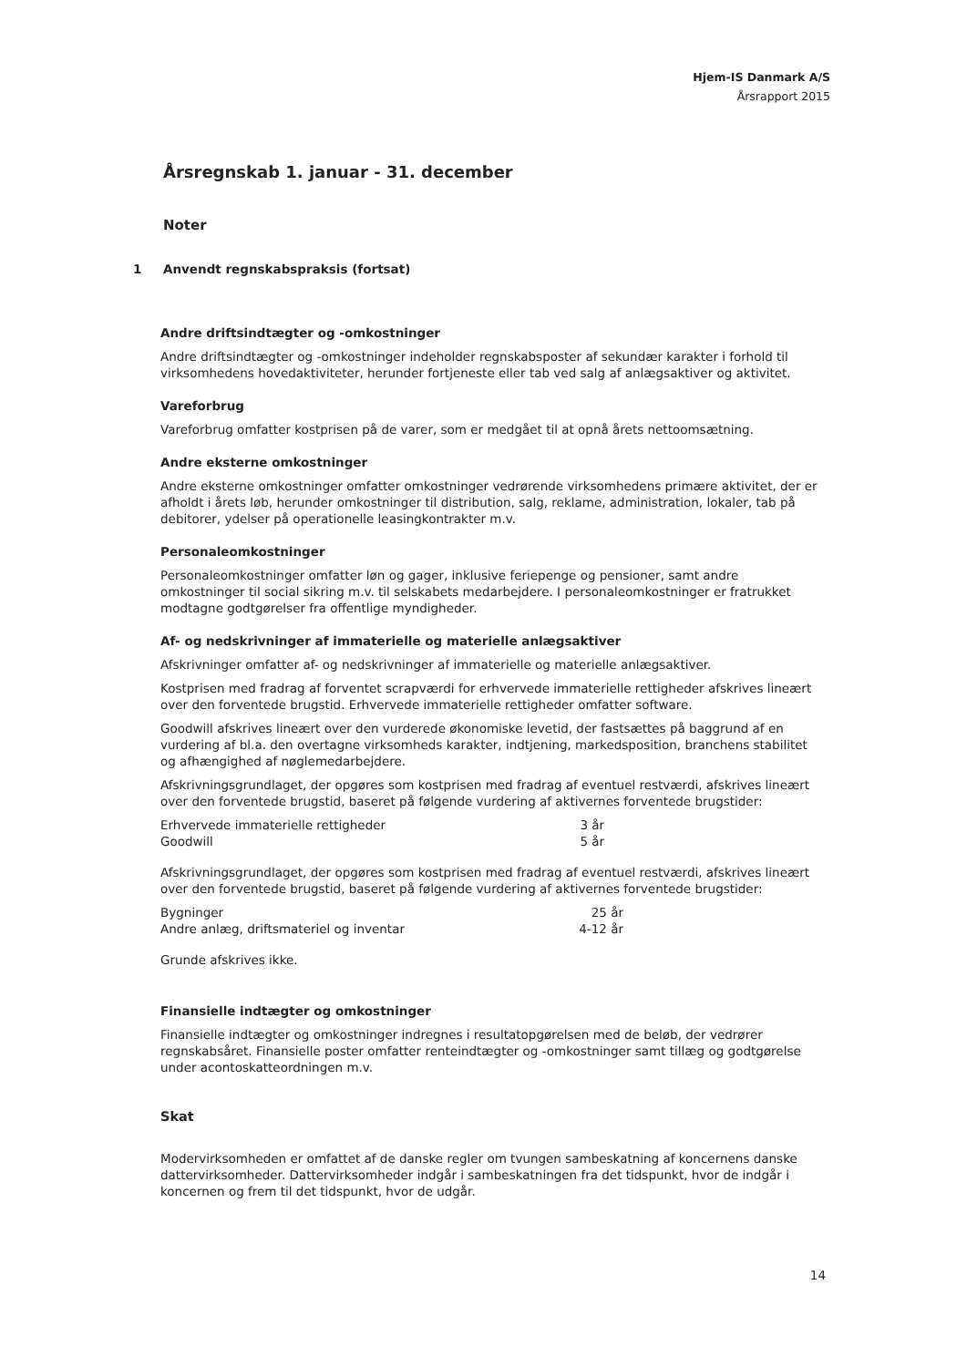Hjem-IS Danmark A/S
Årsrapport 2015
Årsregnskab 1. januar - 31. december
Noter
1 Anvendt regnskabspraksis (fortsat)
Andre driftsindtægter og -omkostninger
Andre driftsindtægter og -omkostninger indeholder regnskabsposter af sekundær karakter i forhold til virksomhedens hovedaktiviteter, herunder fortjeneste eller tab ved salg af anlægsaktiver og aktivitet.
Vareforbrug
Vareforbrug omfatter kostprisen på de varer, som er medgået til at opnå årets nettoomsætning.
Andre eksterne omkostninger
Andre eksterne omkostninger omfatter omkostninger vedrørende virksomhedens primære aktivitet, der er afholdt i årets løb, herunder omkostninger til distribution, salg, reklame, administration, lokaler, tab på debitorer, ydelser på operationelle leasingkontrakter m.v.
Personaleomkostninger
Personaleomkostninger omfatter løn og gager, inklusive feriepenge og pensioner, samt andre omkostninger til social sikring m.v. til selskabets medarbejdere. I personaleomkostninger er fratrukket modtagne godtgørelser fra offentlige myndigheder.
Af- og nedskrivninger af immaterielle og materielle anlægsaktiver
Afskrivninger omfatter af- og nedskrivninger af immaterielle og materielle anlægsaktiver.
Kostprisen med fradrag af forventet scrapværdi for erhvervede immaterielle rettigheder afskrives lineært over den forventede brugstid. Erhvervede immaterielle rettigheder omfatter software.
Goodwill afskrives lineært over den vurderede økonomiske levetid, der fastsættes på baggrund af en vurdering af bl.a. den overtagne virksomheds karakter, indtjening, markedsposition, branchens stabilitet og afhængighed af nøglemedarbejdere.
Afskrivningsgrundlaget, der opgøres som kostprisen med fradrag af eventuel restværdi, afskrives lineært over den forventede brugstid, baseret på følgende vurdering af aktivernes forventede brugstider:
| Erhvervede immaterielle rettigheder | 3 år |
| Goodwill | 5 år |
Afskrivningsgrundlaget, der opgøres som kostprisen med fradrag af eventuel restværdi, afskrives lineært over den forventede brugstid, baseret på følgende vurdering af aktivernes forventede brugstider:
| Bygninger | 25 år |
| Andre anlæg, driftsmateriel og inventar | 4-12 år |
Grunde afskrives ikke.
Finansielle indtægter og omkostninger
Finansielle indtægter og omkostninger indregnes i resultatopgørelsen med de beløb, der vedrører regnskabsåret. Finansielle poster omfatter renteindtægter og -omkostninger samt tillæg og godtgørelse under acontoskatteordningen m.v.
Skat
Modervirksomheden er omfattet af de danske regler om tvungen sambeskatning af koncernens danske dattervirksomheder. Dattervirksomheder indgår i sambeskatningen fra det tidspunkt, hvor de indgår i koncernen og frem til det tidspunkt, hvor de udgår.
14